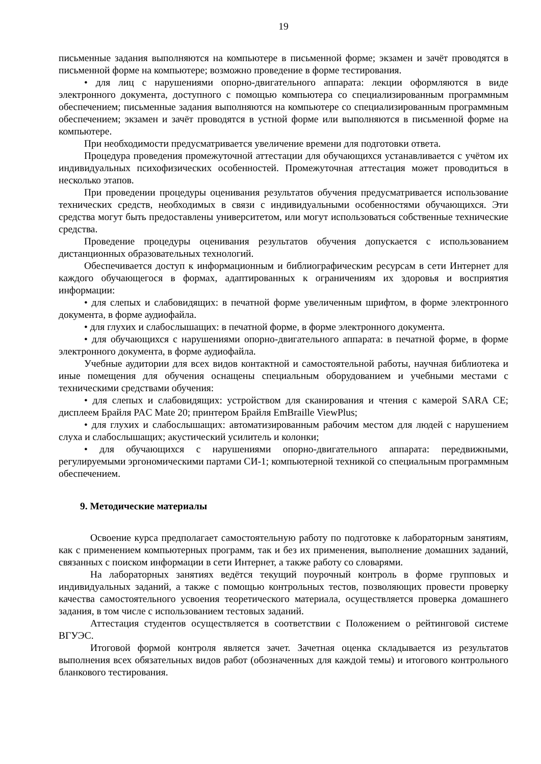19
письменные задания выполняются на компьютере в письменной форме; экзамен и зачёт проводятся в письменной форме на компьютере; возможно проведение в форме тестирования.
• для лиц с нарушениями опорно-двигательного аппарата: лекции оформляются в виде электронного документа, доступного с помощью компьютера со специализированным программным обеспечением; письменные задания выполняются на компьютере со специализированным программным обеспечением; экзамен и зачёт проводятся в устной форме или выполняются в письменной форме на компьютере.
При необходимости предусматривается увеличение времени для подготовки ответа.
Процедура проведения промежуточной аттестации для обучающихся устанавливается с учётом их индивидуальных психофизических особенностей. Промежуточная аттестация может проводиться в несколько этапов.
При проведении процедуры оценивания результатов обучения предусматривается использование технических средств, необходимых в связи с индивидуальными особенностями обучающихся. Эти средства могут быть предоставлены университетом, или могут использоваться собственные технические средства.
Проведение процедуры оценивания результатов обучения допускается с использованием дистанционных образовательных технологий.
Обеспечивается доступ к информационным и библиографическим ресурсам в сети Интернет для каждого обучающегося в формах, адаптированных к ограничениям их здоровья и восприятия информации:
• для слепых и слабовидящих: в печатной форме увеличенным шрифтом, в форме электронного документа, в форме аудиофайла.
• для глухих и слабослышащих: в печатной форме, в форме электронного документа.
• для обучающихся с нарушениями опорно-двигательного аппарата: в печатной форме, в форме электронного документа, в форме аудиофайла.
Учебные аудитории для всех видов контактной и самостоятельной работы, научная библиотека и иные помещения для обучения оснащены специальным оборудованием и учебными местами с техническими средствами обучения:
• для слепых и слабовидящих: устройством для сканирования и чтения с камерой SARA CE; дисплеем Брайля PAC Mate 20; принтером Брайля EmBraille ViewPlus;
• для глухих и слабослышащих: автоматизированным рабочим местом для людей с нарушением слуха и слабослышащих; акустический усилитель и колонки;
• для обучающихся с нарушениями опорно-двигательного аппарата: передвижными, регулируемыми эргономическими партами СИ-1; компьютерной техникой со специальным программным обеспечением.
9. Методические материалы
Освоение курса предполагает самостоятельную работу по подготовке к лабораторным занятиям, как с применением компьютерных программ, так и без их применения, выполнение домашних заданий, связанных с поиском информации в сети Интернет, а также работу со словарями.
На лабораторных занятиях ведётся текущий поурочный контроль в форме групповых и индивидуальных заданий, а также с помощью контрольных тестов, позволяющих провести проверку качества самостоятельного усвоения теоретического материала, осуществляется проверка домашнего задания, в том числе с использованием тестовых заданий.
Аттестация студентов осуществляется в соответствии с Положением о рейтинговой системе ВГУЭС.
Итоговой формой контроля является зачет. Зачетная оценка складывается из результатов выполнения всех обязательных видов работ (обозначенных для каждой темы) и итогового контрольного бланкового тестирования.